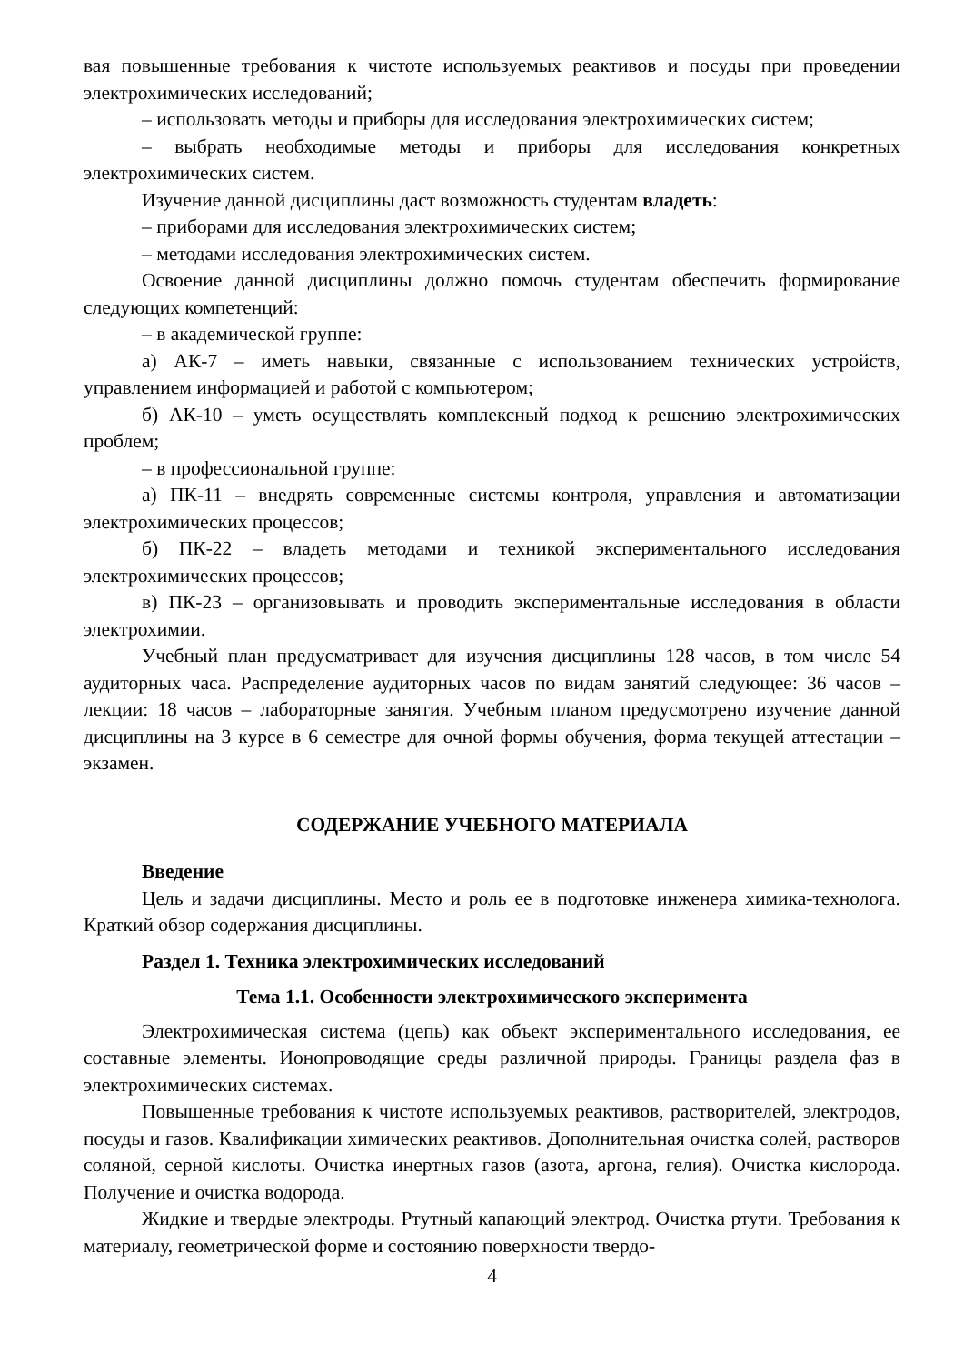вая повышенные требования к чистоте используемых реактивов и посуды при проведении электрохимических исследований;
– использовать методы и приборы для исследования электрохимических систем;
– выбрать необходимые методы и приборы для исследования конкретных электрохимических систем.
Изучение данной дисциплины даст возможность студентам владеть:
– приборами для исследования электрохимических систем;
– методами исследования электрохимических систем.
Освоение данной дисциплины должно помочь студентам обеспечить формирование следующих компетенций:
– в академической группе:
а) АК-7 – иметь навыки, связанные с использованием технических устройств, управлением информацией и работой с компьютером;
б) АК-10 – уметь осуществлять комплексный подход к решению электрохимических проблем;
– в профессиональной группе:
а) ПК-11 – внедрять современные системы контроля, управления и автоматизации электрохимических процессов;
б) ПК-22 – владеть методами и техникой экспериментального исследования электрохимических процессов;
в) ПК-23 – организовывать и проводить экспериментальные исследования в области электрохимии.
Учебный план предусматривает для изучения дисциплины 128 часов, в том числе 54 аудиторных часа. Распределение аудиторных часов по видам занятий следующее: 36 часов – лекции: 18 часов – лабораторные занятия. Учебным планом предусмотрено изучение данной дисциплины на 3 курсе в 6 семестре для очной формы обучения, форма текущей аттестации – экзамен.
СОДЕРЖАНИЕ УЧЕБНОГО МАТЕРИАЛА
Введение
Цель и задачи дисциплины. Место и роль ее в подготовке инженера химика-технолога. Краткий обзор содержания дисциплины.
Раздел 1. Техника электрохимических исследований
Тема 1.1. Особенности электрохимического эксперимента
Электрохимическая система (цепь) как объект экспериментального исследования, ее составные элементы. Ионопроводящие среды различной природы. Границы раздела фаз в электрохимических системах.
Повышенные требования к чистоте используемых реактивов, растворителей, электродов, посуды и газов. Квалификации химических реактивов. Дополнительная очистка солей, растворов соляной, серной кислоты. Очистка инертных газов (азота, аргона, гелия). Очистка кислорода. Получение и очистка водорода.
Жидкие и твердые электроды. Ртутный капающий электрод. Очистка ртути. Требования к материалу, геометрической форме и состоянию поверхности твердо-
4